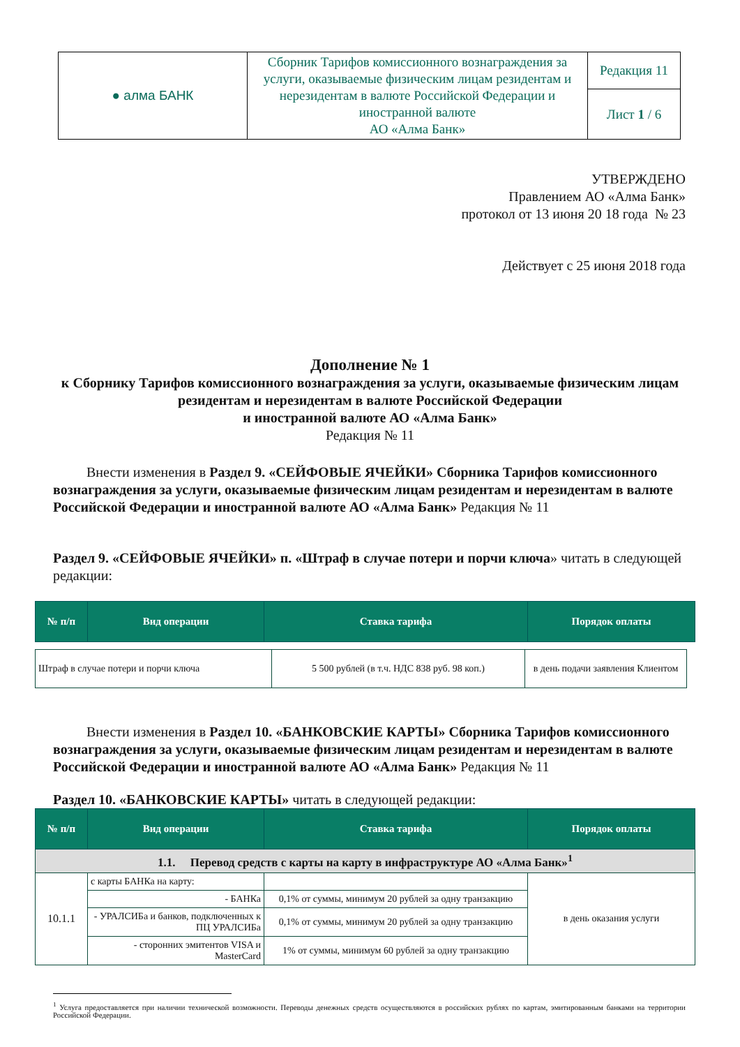| ● алма БАНК | Сборник Тарифов комиссионного вознаграждения за услуги, оказываемые физическим лицам резидентам и нерезидентам в валюте Российской Федерации и иностранной валюте АО «Алма Банк» | Редакция 11 |
| | | Лист 1 / 6 |
УТВЕРЖДЕНО
Правлением АО «Алма Банк»
протокол от 13 июня 20 18 года № 23
Действует с 25 июня 2018 года
Дополнение № 1
к Сборнику Тарифов комиссионного вознаграждения за услуги, оказываемые физическим лицам резидентам и нерезидентам в валюте Российской Федерации
и иностранной валюте АО «Алма Банк»
Редакция № 11
Внести изменения в Раздел 9. «СЕЙФОВЫЕ ЯЧЕЙКИ» Сборника Тарифов комиссионного вознаграждения за услуги, оказываемые физическим лицам резидентам и нерезидентам в валюте Российской Федерации и иностранной валюте АО «Алма Банк» Редакция № 11
Раздел 9. «СЕЙФОВЫЕ ЯЧЕЙКИ» п. «Штраф в случае потери и порчи ключа» читать в следующей редакции:
| № п/п | Вид операции | Ставка тарифа | Порядок оплаты |
| --- | --- | --- | --- |
| Штраф в случае потери и порчи ключа | 5 500 рублей (в т.ч. НДС 838 руб. 98 коп.) | в день подачи заявления Клиентом |
Внести изменения в Раздел 10. «БАНКОВСКИЕ КАРТЫ» Сборника Тарифов комиссионного вознаграждения за услуги, оказываемые физическим лицам резидентам и нерезидентам в валюте Российской Федерации и иностранной валюте АО «Алма Банк» Редакция № 11
Раздел 10. «БАНКОВСКИЕ КАРТЫ» читать в следующей редакции:
| № п/п | Вид операции | Ставка тарифа | Порядок оплаты |
| --- | --- | --- | --- |
| 1.1. Перевод средств с карты на карту в инфраструктуре АО «Алма Банк»<sup>1</sup> | | | |
| 10.1.1 | с карты БАНКа на карту: | | в день оказания услуги |
| | - БАНКа | 0,1% от суммы, минимум 20 рублей за одну транзакцию | |
| | - УРАЛСИБа и банков, подключенных к ПЦ УРАЛСИБа | 0,1% от суммы, минимум 20 рублей за одну транзакцию | |
| | - сторонних эмитентов VISA и MasterCard | 1% от суммы, минимум 60 рублей за одну транзакцию | |
<sup>1</sup> Услуга предоставляется при наличии технической возможности. Переводы денежных средств осуществляются в российских рублях по картам, эмитированным банками на территории Российской Федерации.